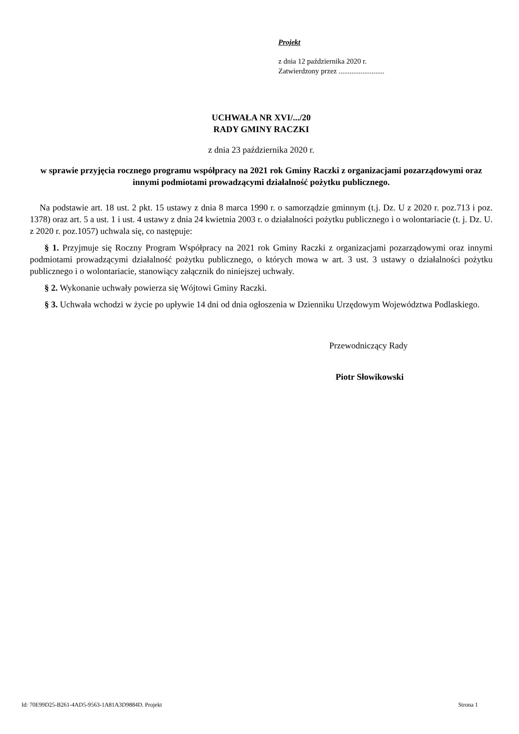Projekt
z dnia 12 października 2020 r.
Zatwierdzony przez .........................
UCHWAŁA NR XVI/.../20
RADY GMINY RACZKI
z dnia 23 października 2020 r.
w sprawie przyjęcia rocznego programu współpracy na 2021 rok Gminy Raczki z organizacjami pozarządowymi oraz innymi podmiotami prowadzącymi działalność pożytku publicznego.
Na podstawie art. 18 ust. 2 pkt. 15 ustawy z dnia 8 marca 1990 r. o samorządzie gminnym (t.j. Dz. U z 2020 r. poz.713 i poz. 1378) oraz art. 5 a ust. 1 i ust. 4 ustawy z dnia 24 kwietnia 2003 r. o działalności pożytku publicznego i o wolontariacie (t. j. Dz. U. z 2020 r. poz.1057) uchwala się, co następuje:
§ 1. Przyjmuje się Roczny Program Współpracy na 2021 rok Gminy Raczki z organizacjami pozarządowymi oraz innymi podmiotami prowadzącymi działalność pożytku publicznego, o których mowa w art. 3 ust. 3 ustawy o działalności pożytku publicznego i o wolontariacie, stanowiący załącznik do niniejszej uchwały.
§ 2. Wykonanie uchwały powierza się Wójtowi Gminy Raczki.
§ 3. Uchwała wchodzi w życie po upływie 14 dni od dnia ogłoszenia w Dzienniku Urzędowym Województwa Podlaskiego.
Przewodniczący Rady
Piotr Słowikowski
Id: 70E99D25-B261-4AD5-9563-1A81A3D9884D. Projekt Strona 1